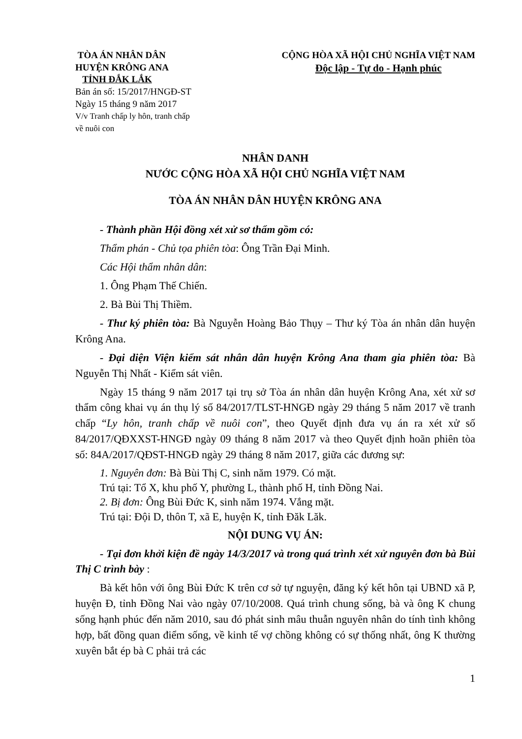TÒA ÁN NHÂN DÂN
HUYỆN KRÔNG ANA
TỈNH ĐẮK LẮK
Bản án số: 15/2017/HNGĐ-ST
Ngày 15 tháng 9 năm 2017
V/v Tranh chấp ly hôn, tranh chấp
về nuôi con
CỘNG HÒA XÃ HỘI CHỦ NGHĨA VIỆT NAM
Độc lập - Tự do - Hạnh phúc
NHÂN DANH
NƯỚC CỘNG HÒA XÃ HỘI CHỦ NGHĨA VIỆT NAM
TÒA ÁN NHÂN DÂN HUYỆN KRÔNG ANA
- Thành phần Hội đồng xét xử sơ thẩm gồm có:
Thẩm phán - Chủ tọa phiên tòa: Ông Trần Đại Minh.
Các Hội thẩm nhân dân:
1. Ông Phạm Thế Chiến.
2. Bà Bùi Thị Thiềm.
- Thư ký phiên tòa: Bà Nguyễn Hoàng Bảo Thụy – Thư ký Tòa án nhân dân huyện Krông Ana.
- Đại diện Viện kiểm sát nhân dân huyện Krông Ana tham gia phiên tòa: Bà Nguyễn Thị Nhất - Kiểm sát viên.
Ngày 15 tháng 9 năm 2017 tại trụ sở Tòa án nhân dân huyện Krông Ana, xét xử sơ thẩm công khai vụ án thụ lý số 84/2017/TLST-HNGĐ ngày 29 tháng 5 năm 2017 về tranh chấp “Ly hôn, tranh chấp về nuôi con”, theo Quyết định đưa vụ án ra xét xử số 84/2017/QĐXXST-HNGĐ ngày 09 tháng 8 năm 2017 và theo Quyết định hoãn phiên tòa số: 84A/2017/QĐST-HNGĐ ngày 29 tháng 8 năm 2017, giữa các đương sự:
1. Nguyên đơn: Bà Bùi Thị C, sinh năm 1979. Có mặt.
Trú tại: Tổ X, khu phố Y, phường L, thành phố H, tỉnh Đồng Nai.
2. Bị đơn: Ông Bùi Đức K, sinh năm 1974. Vắng mặt.
Trú tại: Đội D, thôn T, xã E, huyện K, tỉnh Đăk Lăk.
NỘI DUNG VỤ ÁN:
- Tại đơn khởi kiện đề ngày 14/3/2017 và trong quá trình xét xử nguyên đơn bà Bùi Thị C trình bày :
Bà kết hôn với ông Bùi Đức K trên cơ sở tự nguyện, đăng ký kết hôn tại UBND xã P, huyện Đ, tỉnh Đồng Nai vào ngày 07/10/2008. Quá trình chung sống, bà và ông K chung sống hạnh phúc đến năm 2010, sau đó phát sinh mâu thuẫn nguyên nhân do tính tình không hợp, bất đồng quan điểm sống, về kinh tế vợ chồng không có sự thống nhất, ông K thường xuyên bắt ép bà C phải trả các
1